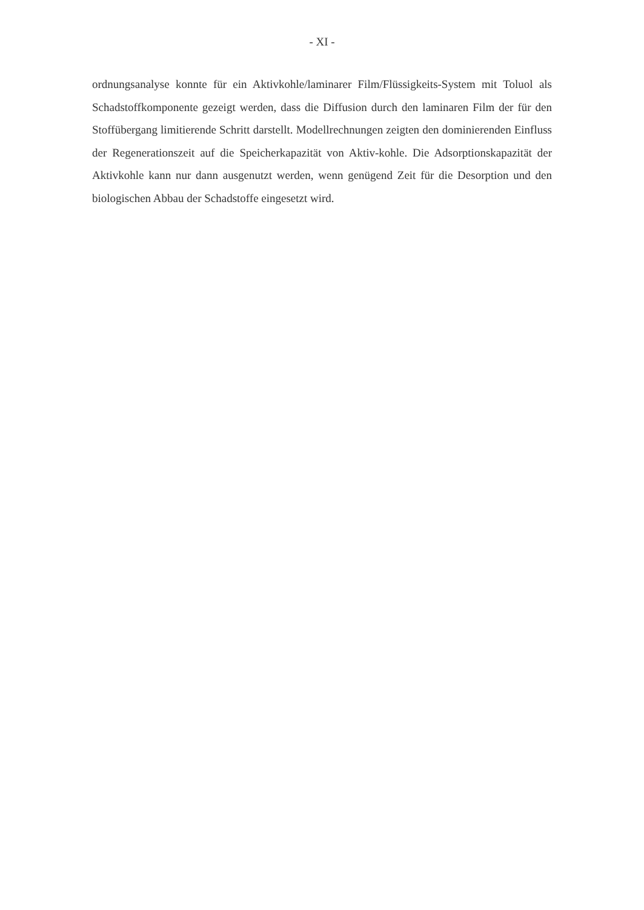- XI -
ordnungsanalyse konnte für ein Aktivkohle/laminarer Film/Flüssigkeits-System mit Toluol als Schadstoffkomponente gezeigt werden, dass die Diffusion durch den laminaren Film der für den Stoffübergang limitierende Schritt darstellt. Modellrechnungen zeigten den dominierenden Einfluss der Regenerationszeit auf die Speicherkapazität von Aktiv-kohle. Die Adsorptionskapazität der Aktivkohle kann nur dann ausgenutzt werden, wenn genügend Zeit für die Desorption und den biologischen Abbau der Schadstoffe eingesetzt wird.